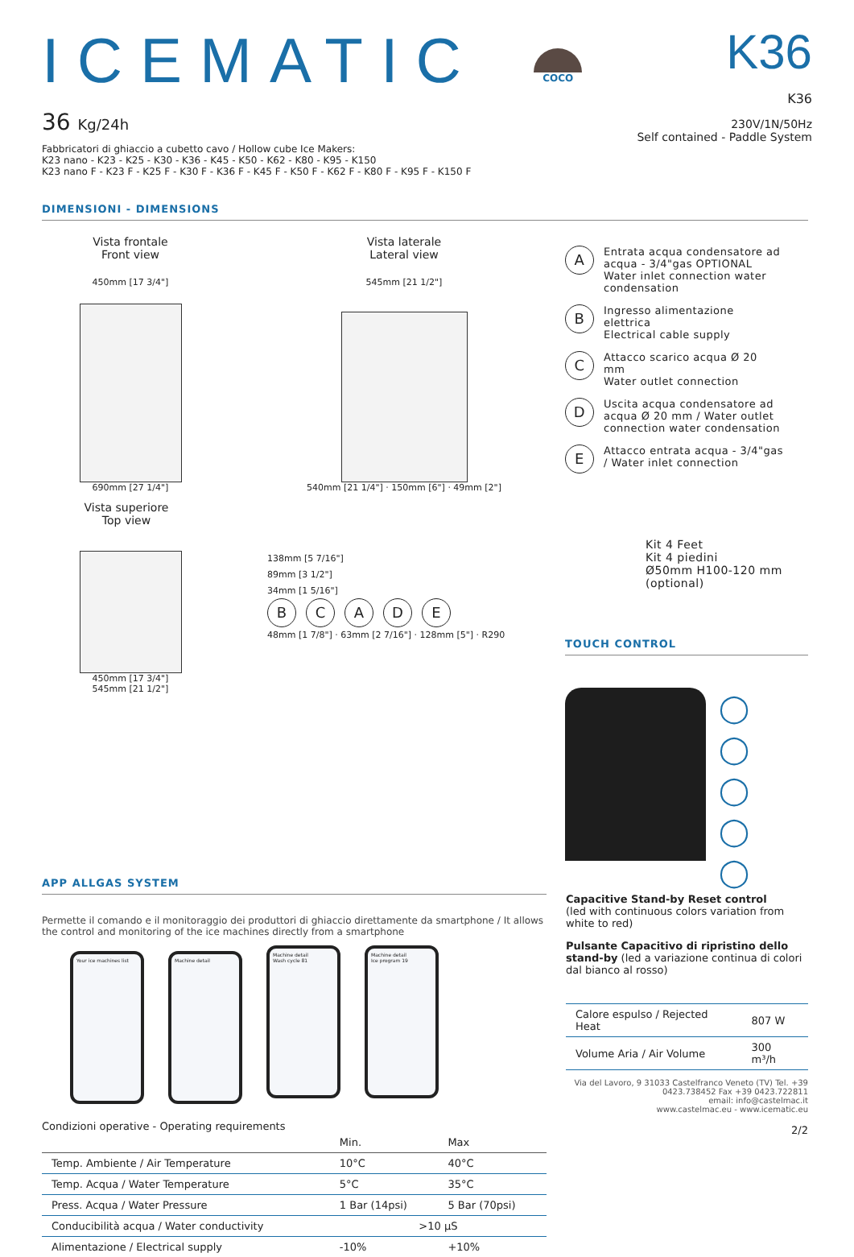ICEMATIC
36 Kg/24h
Fabbricatori di ghiaccio a cubetto cavo / Hollow cube Ice Makers:
K23 nano - K23 - K25 - K30 - K36 - K45 - K50 - K62 - K80 - K95 - K150
K23 nano F - K23 F - K25 F - K30 F - K36 F - K45 F - K50 F - K62 F - K80 F - K95 F - K150 F
COCO
K36
K36
230V/1N/50Hz
Self contained - Paddle System
DIMENSIONI - DIMENSIONS
Vista frontale
Front view
Vista laterale
Lateral view
450mm [17 3/4"]
690mm [27 1/4"]
545mm [21 1/2"]
540mm [21 1/4"] · 150mm [6"] · 49mm [2"]
Vista superiore
Top view
450mm [17 3/4"]
545mm [21 1/2"]
138mm [5 7/16"]
89mm [3 1/2"]
34mm [1 5/16"]
BCADE
48mm [1 7/8"] · 63mm [2 7/16"] · 128mm [5"] · R290
A Entrata acqua condensatore ad acqua - 3/4"gas OPTIONAL
Water inlet connection water condensation
B Ingresso alimentazione elettrica
Electrical cable supply
C Attacco scarico acqua Ø 20 mm
Water outlet connection
D Uscita acqua condensatore ad acqua Ø 20 mm / Water outlet connection water condensation
E Attacco entrata acqua - 3/4"gas / Water inlet connection
Kit 4 Feet
Kit 4 piedini
Ø50mm H100-120 mm
(optional)
TOUCH CONTROL
◯
◯
◯
◯
◯
APP ALLGAS SYSTEM
Permette il comando e il monitoraggio dei produttori di ghiaccio direttamente da smartphone / It allows the control and monitoring of the ice machines directly from a smartphone
Your ice machines list Machine detail
Machine detail
Wash cycle 81
Machine detail
Ice program 19
Condizioni operative - Operating requirements
| | Min. | Max |
| --- | --- | --- |
| Temp. Ambiente / Air Temperature | 10°C | 40°C |
| Temp. Acqua / Water Temperature | 5°C | 35°C |
| Press. Acqua / Water Pressure | 1 Bar (14psi) | 5 Bar (70psi) |
| Conducibilità acqua / Water conductivity | >10 μS | |
| Alimentazione / Electrical supply | -10% | +10% |
Capacitive Stand-by Reset control
(led with continuous colors variation from white to red)
Pulsante Capacitivo di ripristino dello stand-by (led a variazione continua di colori dal bianco al rosso)
| Calore espulso / Rejected Heat | 807 W |
| Volume Aria / Air Volume | 300 m³/h |
Via del Lavoro, 9 31033 Castelfranco Veneto (TV) Tel. +39 0423.738452 Fax +39 0423.722811
email: info@castelmac.it
www.castelmac.eu - www.icematic.eu
2/2